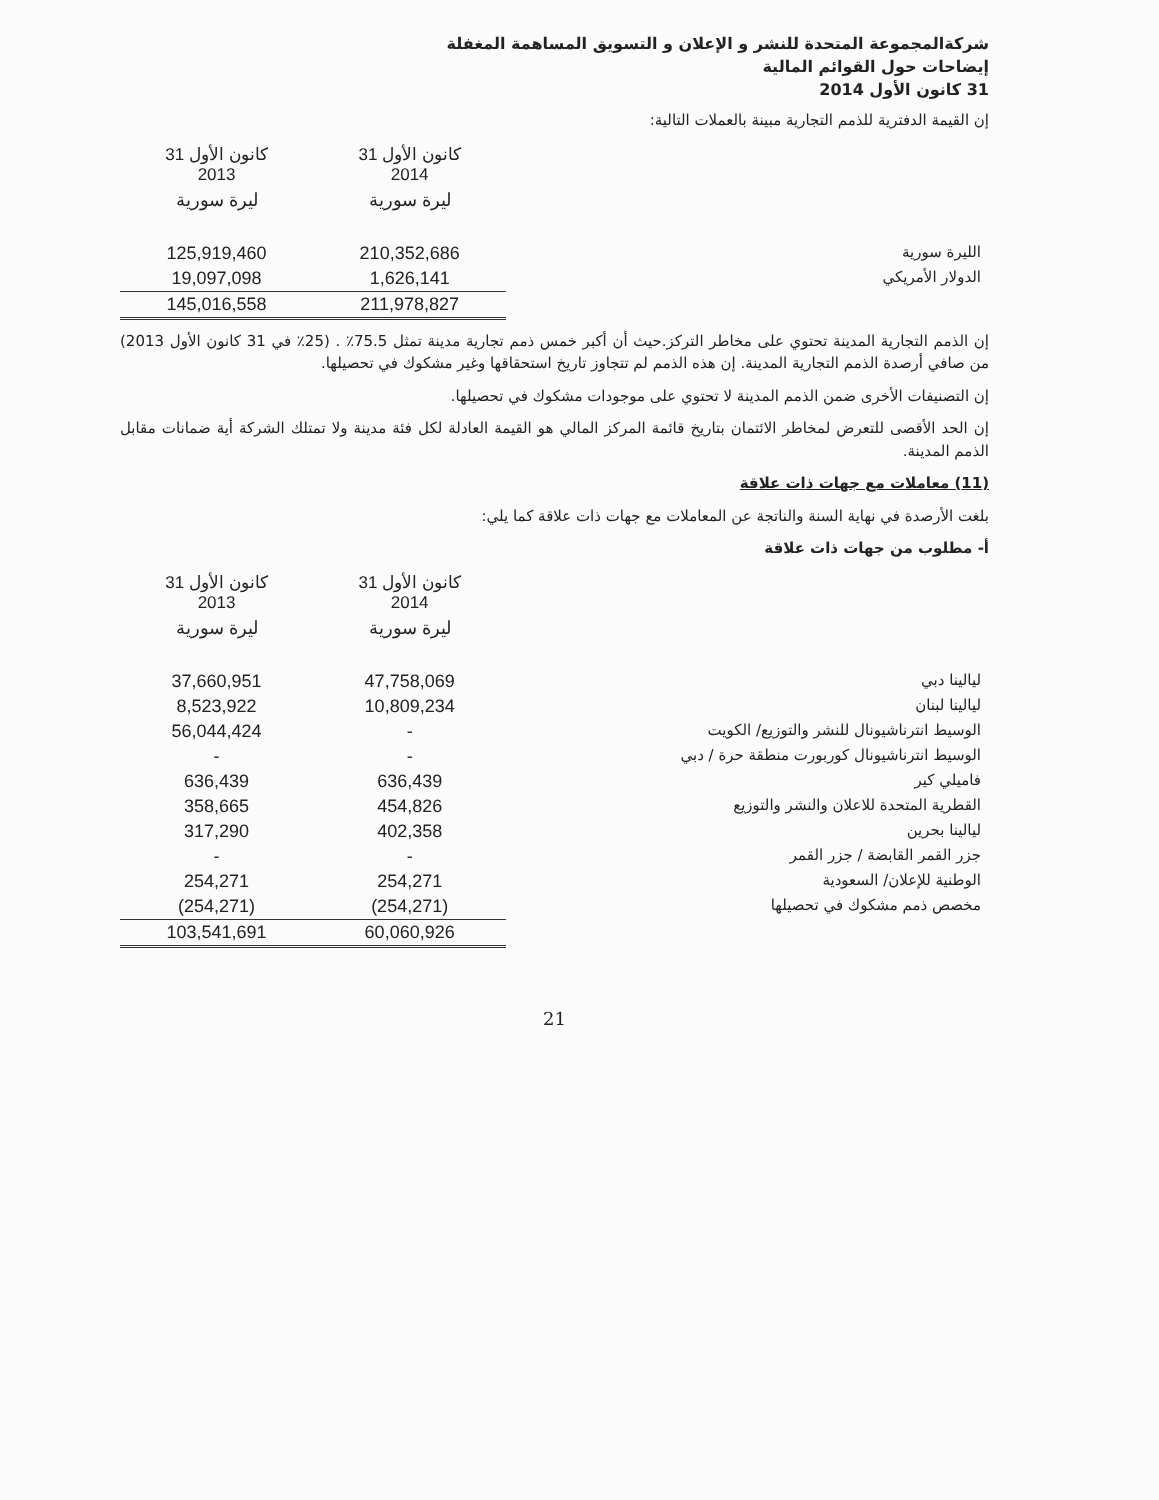شركةالمجموعة المتحدة للنشر و الإعلان و التسويق المساهمة المغفلة
إيضاحات حول القوائم المالية
31 كانون الأول 2014
إن القيمة الدفترية للذمم التجارية مبينة بالعملات التالية:
| | 31 كانون الأول 2014 | 31 كانون الأول 2013 |
| --- | --- | --- |
| | ليرة سورية | ليرة سورية |
| الليرة سورية | 210,352,686 | 125,919,460 |
| الدولار الأمريكي | 1,626,141 | 19,097,098 |
| | 211,978,827 | 145,016,558 |
إن الذمم التجارية المدينة تحتوي على مخاطر التركز.حيث أن أكبر خمس ذمم تجارية مدينة تمثل 75.5٪ . (25٪ في 31 كانون الأول 2013) من صافي أرصدة الذمم التجارية المدينة. إن هذه الذمم لم تتجاوز تاريخ استحقاقها وغير مشكوك في تحصيلها.
إن التصنيفات الأخرى ضمن الذمم المدينة لا تحتوي على موجودات مشكوك في تحصيلها.
إن الحد الأقصى للتعرض لمخاطر الائتمان بتاريخ قائمة المركز المالي هو القيمة العادلة لكل فئة مدينة ولا تمتلك الشركة أية ضمانات مقابل الذمم المدينة.
(11) معاملات مع جهات ذات علاقة
بلغت الأرصدة في نهاية السنة والناتجة عن المعاملات مع جهات ذات علاقة كما يلي:
أ- مطلوب من جهات ذات علاقة
| | 31 كانون الأول 2014 | 31 كانون الأول 2013 |
| --- | --- | --- |
| | ليرة سورية | ليرة سورية |
| ليالينا دبي | 47,758,069 | 37,660,951 |
| ليالينا لبنان | 10,809,234 | 8,523,922 |
| الوسيط انترناشيونال للنشر والتوزيع/ الكويت | - | 56,044,424 |
| الوسيط انترناشيونال كوربورت منطقة حرة / دبي | - | - |
| فاميلي كير | 636,439 | 636,439 |
| القطرية المتحدة للاعلان والنشر والتوزيع | 454,826 | 358,665 |
| ليالينا بحرين | 402,358 | 317,290 |
| جزر القمر القابضة / جزر القمر | - | - |
| الوطنية للإعلان/ السعودية | 254,271 | 254,271 |
| مخصص ذمم مشكوك في تحصيلها | (254,271) | (254,271) |
| | 60,060,926 | 103,541,691 |
21